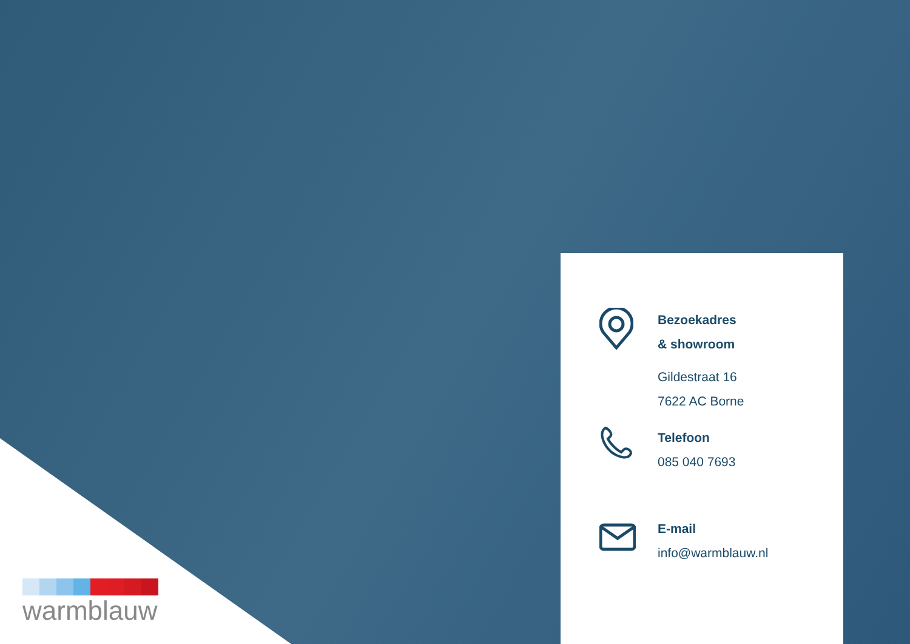Bezoekadres
& showroom
Gildestraat 16
7622 AC Borne
Telefoon
085 040 7693
E-mail
info@warmblauw.nl
warmblauw